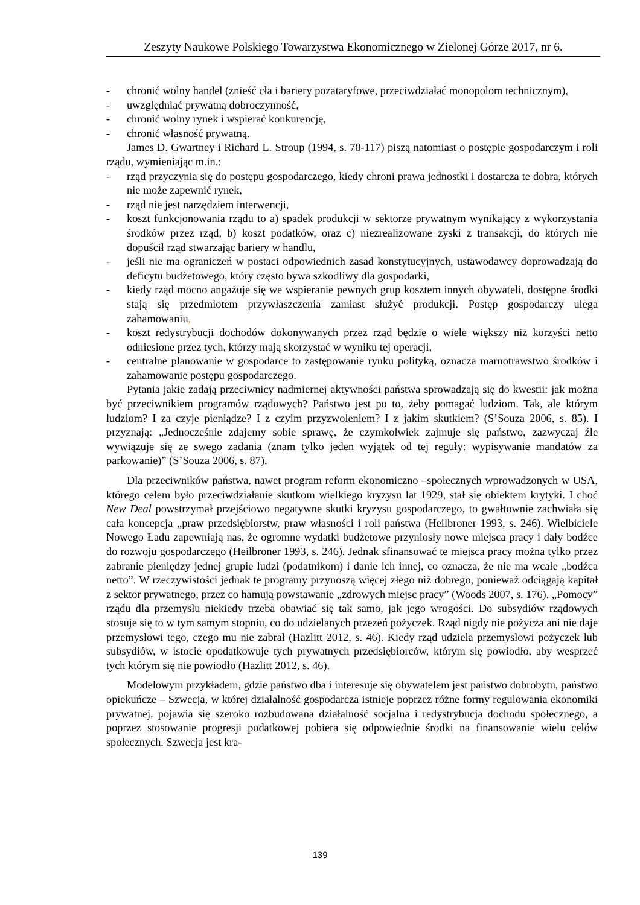Zeszyty Naukowe Polskiego Towarzystwa Ekonomicznego w Zielonej Górze 2017, nr 6.
- chronić wolny handel (znieść cła i bariery pozataryfowe, przeciwdziałać monopolom technicznym),
- uwzględniać prywatną dobroczynność,
- chronić wolny rynek i wspierać konkurencję,
- chronić własność prywatną.
James D. Gwartney i Richard L. Stroup (1994, s. 78-117) piszą natomiast o postępie gospodarczym i roli rządu, wymieniając m.in.:
- rząd przyczynia się do postępu gospodarczego, kiedy chroni prawa jednostki i dostarcza te dobra, których nie może zapewnić rynek,
- rząd nie jest narzędziem interwencji,
- koszt funkcjonowania rządu to a) spadek produkcji w sektorze prywatnym wynikający z wykorzystania środków przez rząd, b) koszt podatków, oraz c) niezrealizowane zyski z transakcji, do których nie dopuścił rząd stwarzając bariery w handlu,
- jeśli nie ma ograniczeń w postaci odpowiednich zasad konstytucyjnych, ustawodawcy doprowadzają do deficytu budżetowego, który często bywa szkodliwy dla gospodarki,
- kiedy rząd mocno angażuje się we wspieranie pewnych grup kosztem innych obywateli, dostępne środki stają się przedmiotem przywłaszczenia zamiast służyć produkcji. Postęp gospodarczy ulega zahamowaniu,
- koszt redystrybucji dochodów dokonywanych przez rząd będzie o wiele większy niż korzyści netto odniesione przez tych, którzy mają skorzystać w wyniku tej operacji,
- centralne planowanie w gospodarce to zastępowanie rynku polityką, oznacza marnotrawstwo środków i zahamowanie postępu gospodarczego.
Pytania jakie zadają przeciwnicy nadmiernej aktywności państwa sprowadzają się do kwestii: jak można być przeciwnikiem programów rządowych? Państwo jest po to, żeby pomagać ludziom. Tak, ale którym ludziom? I za czyje pieniądze? I z czyim przyzwoleniem? I z jakim skutkiem? (S’Souza 2006, s. 85). I przyznają: „Jednocześnie zdajemy sobie sprawę, że czymkolwiek zajmuje się państwo, zazwyczaj źle wywiązuje się ze swego zadania (znam tylko jeden wyjątek od tej reguły: wypisywanie mandatów za parkowanie)” (S’Souza 2006, s. 87).
Dla przeciwników państwa, nawet program reform ekonomiczno –społecznych wprowadzonych w USA, którego celem było przeciwdziałanie skutkom wielkiego kryzysu lat 1929, stał się obiektem krytyki. I choć New Deal powstrzymał przejściowo negatywne skutki kryzysu gospodarczego, to gwałtownie zachwiała się cała koncepcja „praw przedsiębiorstw, praw własności i roli państwa (Heilbroner 1993, s. 246). Wielbiciele Nowego Ładu zapewniają nas, że ogromne wydatki budżetowe przyniosły nowe miejsca pracy i dały bodźce do rozwoju gospodarczego (Heilbroner 1993, s. 246). Jednak sfinansować te miejsca pracy można tylko przez zabranie pieniędzy jednej grupie ludzi (podatnikom) i danie ich innej, co oznacza, że nie ma wcale „bodźca netto”. W rzeczywistości jednak te programy przynoszą więcej złego niż dobrego, ponieważ odciągają kapitał z sektor prywatnego, przez co hamują powstawanie „zdrowych miejsc pracy” (Woods 2007, s. 176). „Pomocy” rządu dla przemysłu niekiedy trzeba obawiać się tak samo, jak jego wrogości. Do subsydiów rządowych stosuje się to w tym samym stopniu, co do udzielanych przezeń pożyczek. Rząd nigdy nie pożycza ani nie daje przemysłowi tego, czego mu nie zabrał (Hazlitt 2012, s. 46). Kiedy rząd udziela przemysłowi pożyczek lub subsydiów, w istocie opodatkowuje tych prywatnych przedsiębiorców, którym się powiodło, aby wesprzeć tych którym się nie powiodło (Hazlitt 2012, s. 46).
Modelowym przykładem, gdzie państwo dba i interesuje się obywatelem jest państwo dobrobytu, państwo opiekuńcze – Szwecja, w której działalność gospodarcza istnieje poprzez różne formy regulowania ekonomiki prywatnej, pojawia się szeroko rozbudowana działalność socjalna i redystrybucja dochodu społecznego, a poprzez stosowanie progresji podatkowej pobiera się odpowiednie środki na finansowanie wielu celów społecznych. Szwecja jest kra-
139